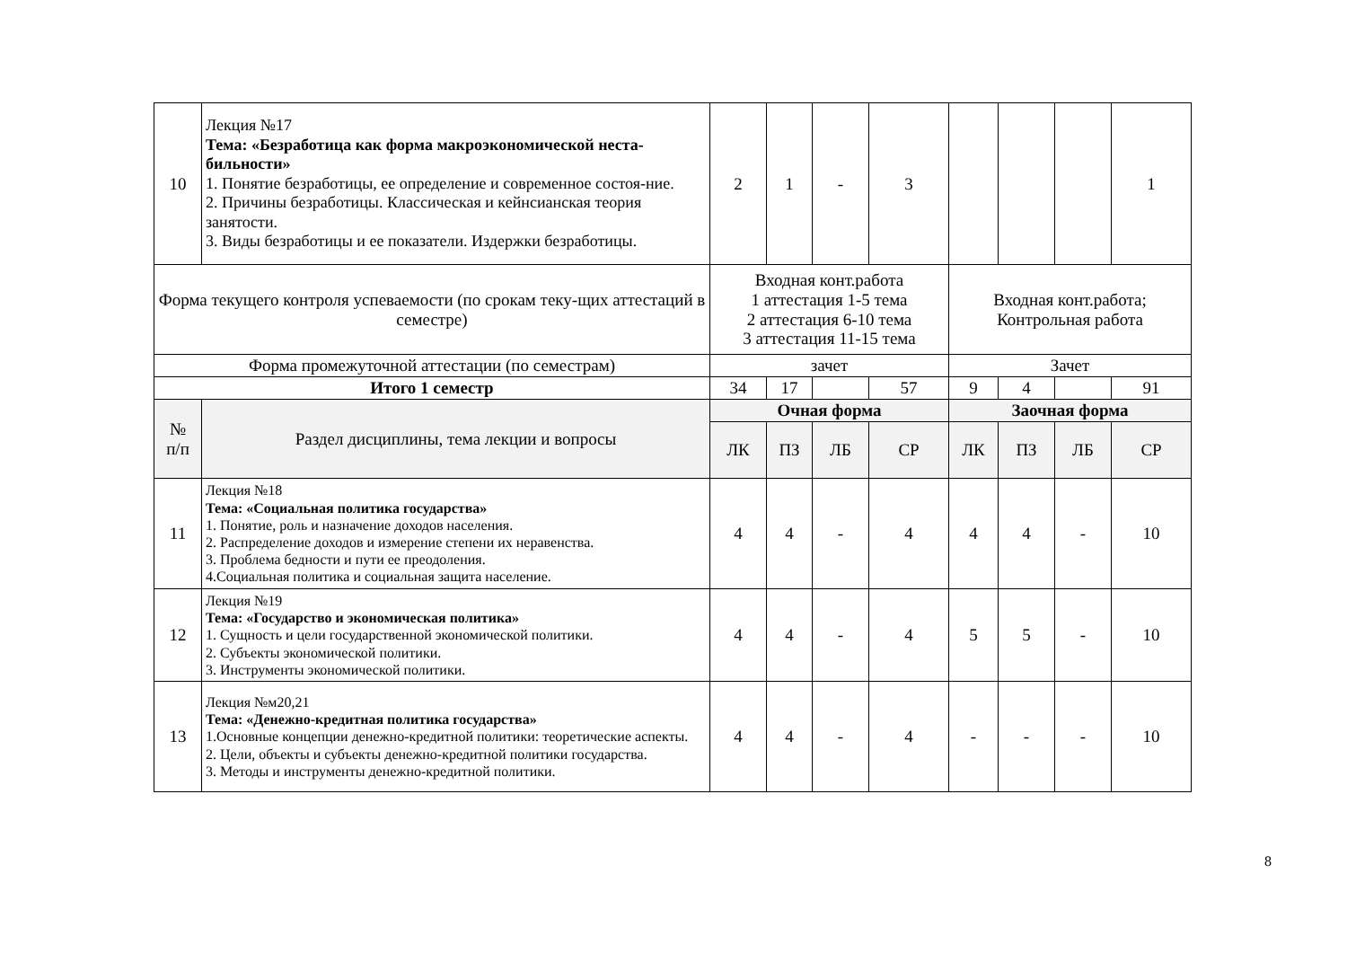| 10 | Лекция №17 Тема: «Безработица как форма макроэкономической неста-бильности» 1. Понятие безработицы, ее определение и современное состоя-ние. 2. Причины безработицы. Классическая и кейнсианская теория занятости. 3. Виды безработицы и ее показатели. Издержки безработицы. | 2 | 1 | - | 3 | | | | 1 |
| Форма текущего контроля успеваемости (по срокам теку-щих аттестаций в семестре) | | Входная конт.работа 1 аттестация 1-5 тема 2 аттестация 6-10 тема 3 аттестация 11-15 тема | | | | Входная конт.работа; Контрольная работа | | | |
| Форма промежуточной аттестации (по семестрам) | | зачет | | | | Зачет | | | |
| Итого 1 семестр | | 34 | 17 | | 57 | 9 | 4 | | 91 |
| № п/п | Раздел дисциплины, тема лекции и вопросы | Очная форма | | | | Заочная форма | | | |
| | | ЛК | ПЗ | ЛБ | СР | ЛК | ПЗ | ЛБ | СР |
| 11 | Лекция №18 Тема: «Социальная политика государства» 1. Понятие, роль и назначение доходов населения. 2. Распределение доходов и измерение степени их неравенства. 3. Проблема бедности и пути ее преодоления. 4.Социальная политика и социальная защита население. | 4 | 4 | - | 4 | 4 | 4 | - | 10 |
| 12 | Лекция №19 Тема: «Государство и экономическая политика» 1. Сущность и цели государственной экономической политики. 2. Субъекты экономической политики. 3. Инструменты экономической политики. | 4 | 4 | - | 4 | 5 | 5 | - | 10 |
| 13 | Лекция №м20,21 Тема: «Денежно-кредитная политика государства» 1.Основные концепции денежно-кредитной политики: теоретические аспекты. 2. Цели, объекты и субъекты денежно-кредитной политики государства. 3. Методы и инструменты денежно-кредитной политики. | 4 | 4 | - | 4 | - | - | - | 10 |
8